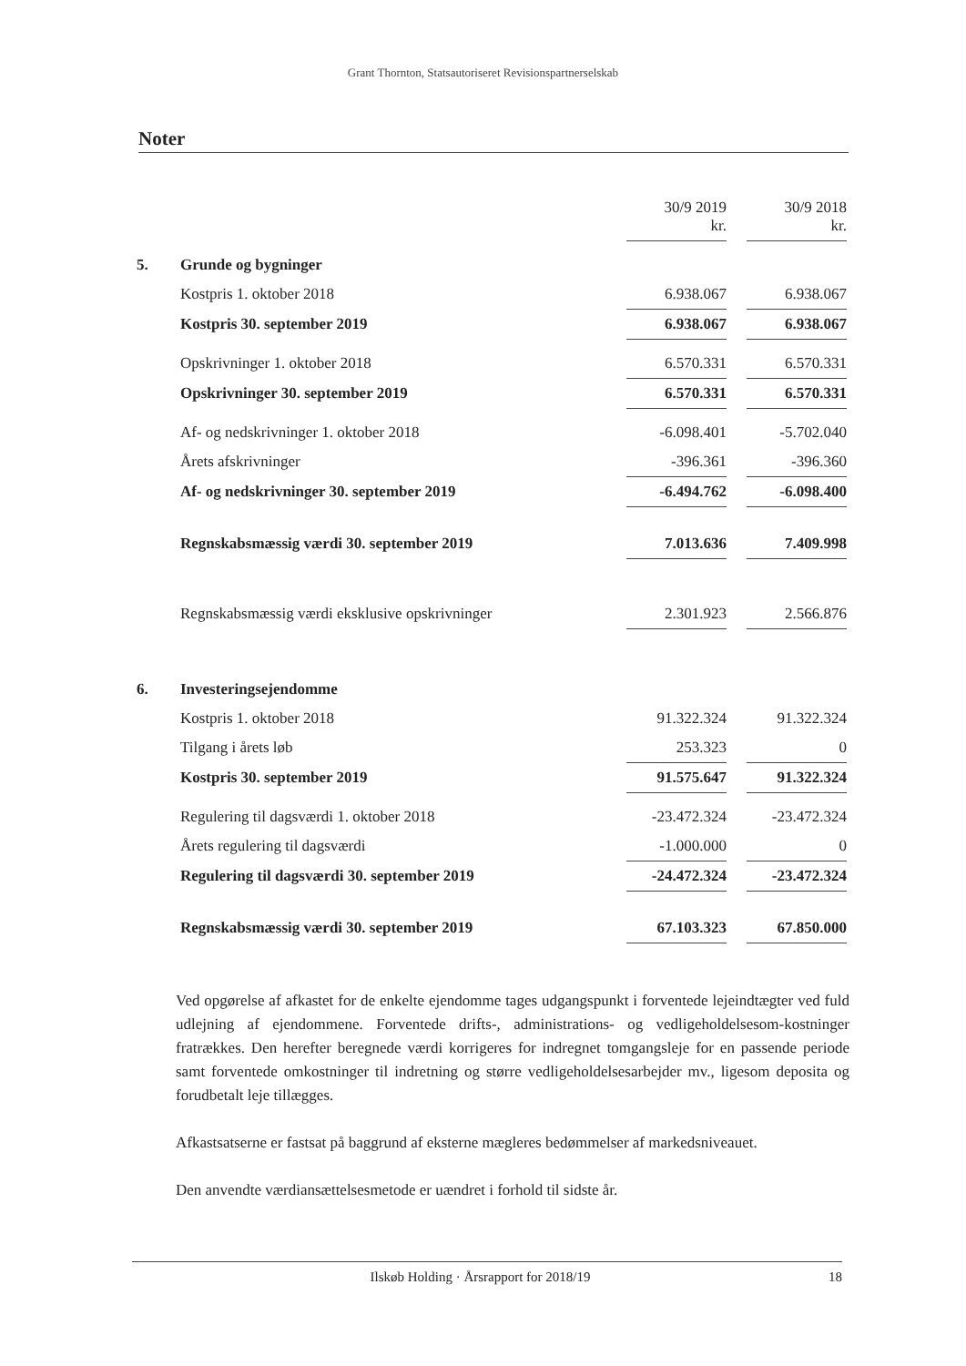Grant Thornton, Statsautoriseret Revisionspartnerselskab
Noter
| | | 30/9 2019 kr. | | 30/9 2018 kr. |
| 5. | Grunde og bygninger | | | |
| | Kostpris 1. oktober 2018 | 6.938.067 | | 6.938.067 |
| | Kostpris 30. september 2019 | 6.938.067 | | 6.938.067 |
| | Opskrivninger 1. oktober 2018 | 6.570.331 | | 6.570.331 |
| | Opskrivninger 30. september 2019 | 6.570.331 | | 6.570.331 |
| | Af- og nedskrivninger 1. oktober 2018 | -6.098.401 | | -5.702.040 |
| | Årets afskrivninger | -396.361 | | -396.360 |
| | Af- og nedskrivninger 30. september 2019 | -6.494.762 | | -6.098.400 |
| | Regnskabsmæssig værdi 30. september 2019 | 7.013.636 | | 7.409.998 |
| | Regnskabsmæssig værdi eksklusive opskrivninger | 2.301.923 | | 2.566.876 |
| 6. | Investeringsejendomme | | | |
| | Kostpris 1. oktober 2018 | 91.322.324 | | 91.322.324 |
| | Tilgang i årets løb | 253.323 | | 0 |
| | Kostpris 30. september 2019 | 91.575.647 | | 91.322.324 |
| | Regulering til dagsværdi 1. oktober 2018 | -23.472.324 | | -23.472.324 |
| | Årets regulering til dagsværdi | -1.000.000 | | 0 |
| | Regulering til dagsværdi 30. september 2019 | -24.472.324 | | -23.472.324 |
| | Regnskabsmæssig værdi 30. september 2019 | 67.103.323 | | 67.850.000 |
Ved opgørelse af afkastet for de enkelte ejendomme tages udgangspunkt i forventede lejeindtægter ved fuld udlejning af ejendommene. Forventede drifts-, administrations- og vedligeholdelsesom-kostninger fratrækkes. Den herefter beregnede værdi korrigeres for indregnet tomgangsleje for en passende periode samt forventede omkostninger til indretning og større vedligeholdelsesarbejder mv., ligesom deposita og forudbetalt leje tillægges.
Afkastsatserne er fastsat på baggrund af eksterne mægleres bedømmelser af markedsniveauet.
Den anvendte værdiansættelsesmetode er uændret i forhold til sidste år.
Ilskøb Holding · Årsrapport for 2018/19 18